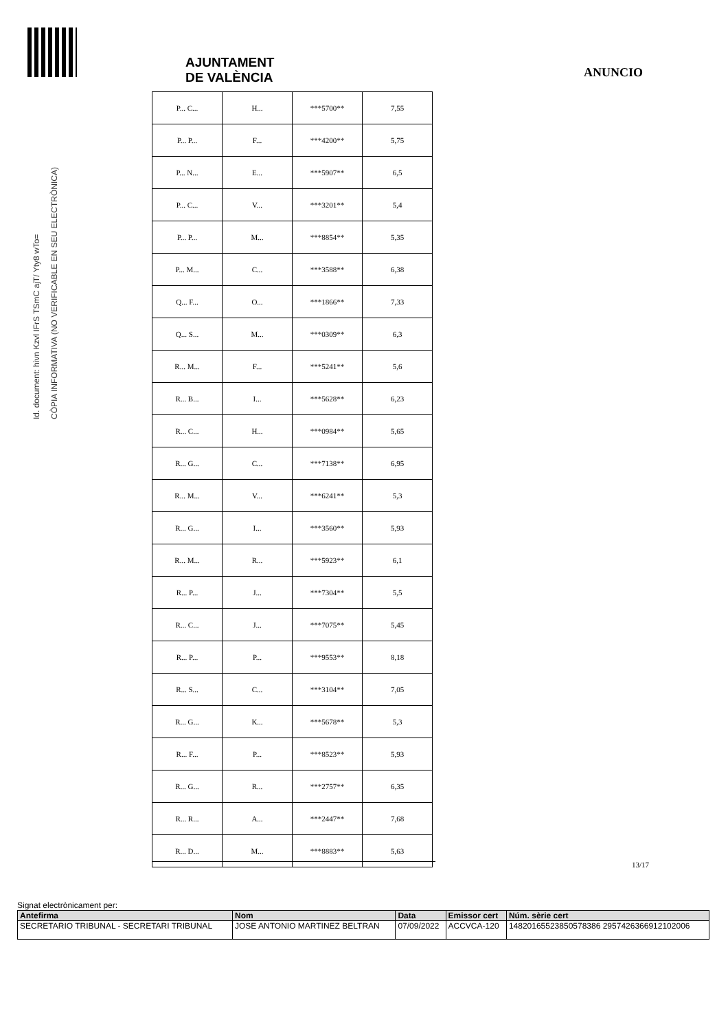AJUNTAMENT
DE VALÈNCIA
ANUNCIO
| P... C... | H... | ***5700** | 7,55 |
| P... P... | F... | ***4200** | 5,75 |
| P... N... | E... | ***5907** | 6,5 |
| P... C... | V... | ***3201** | 5,4 |
| P... P... | M... | ***8854** | 5,35 |
| P... M... | C... | ***3588** | 6,38 |
| Q... F... | O... | ***1866** | 7,33 |
| Q... S... | M... | ***0309** | 6,3 |
| R... M... | F... | ***5241** | 5,6 |
| R... B... | I... | ***5628** | 6,23 |
| R... C... | H... | ***0984** | 5,65 |
| R... G... | C... | ***7138** | 6,95 |
| R... M... | V... | ***6241** | 5,3 |
| R... G... | I... | ***3560** | 5,93 |
| R... M... | R... | ***5923** | 6,1 |
| R... P... | J... | ***7304** | 5,5 |
| R... C... | J... | ***7075** | 5,45 |
| R... P... | P... | ***9553** | 8,18 |
| R... S... | C... | ***3104** | 7,05 |
| R... G... | K... | ***5678** | 5,3 |
| R... F... | P... | ***8523** | 5,93 |
| R... G... | R... | ***2757** | 6,35 |
| R... R... | A... | ***2447** | 7,68 |
| R... D... | M... | ***8883** | 5,63 |
13/17
Id. document: hivn Kzvl IFrS TSmC ajT/ Yty8 wTo=
CÒPIA INFORMATIVA (NO VERIFICABLE EN SEU ELECTRÒNICA)
Signat electrònicament per:
| Antefirma | Nom | Data | Emissor cert | Núm. sèrie cert |
| --- | --- | --- | --- | --- |
| SECRETARIO TRIBUNAL - SECRETARI TRIBUNAL | JOSE ANTONIO MARTINEZ BELTRAN | 07/09/2022 | ACCVCA-120 | 14820165523850578386 2957426366912102006 |